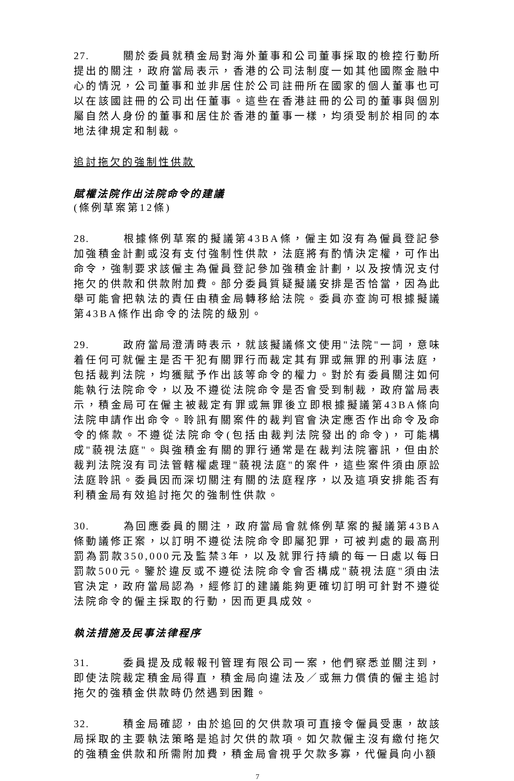27. 關於委員就積金局對海外董事和公司董事採取的檢控行動所提出的關注，政府當局表示，香港的公司法制度一如其他國際金融中心的情況，公司董事和並非居住於公司註冊所在國家的個人董事也可以在該國註冊的公司出任董事。這些在香港註冊的公司的董事與個別屬自然人身份的董事和居住於香港的董事一樣，均須受制於相同的本地法律規定和制裁。
追討拖欠的強制性供款
賦權法院作出法院命令的建議
(條例草案第12條)
28. 根據條例草案的擬議第43BA條，僱主如沒有為僱員登記參加強積金計劃或沒有支付強制性供款，法庭將有酌情決定權，可作出命令，強制要求該僱主為僱員登記參加強積金計劃，以及按情況支付拖欠的供款和供款附加費。部分委員質疑擬議安排是否恰當，因為此舉可能會把執法的責任由積金局轉移給法院。委員亦查詢可根據擬議第43BA條作出命令的法院的級別。
29. 政府當局澄清時表示，就該擬議條文使用"法院"一詞，意味着任何可就僱主是否干犯有關罪行而裁定其有罪或無罪的刑事法庭，包括裁判法院，均獲賦予作出該等命令的權力。對於有委員關注如何能執行法院命令，以及不遵從法院命令是否會受到制裁，政府當局表示，積金局可在僱主被裁定有罪或無罪後立即根據擬議第43BA條向法院申請作出命令。聆訊有關案件的裁判官會決定應否作出命令及命令的條款。不遵從法院命令(包括由裁判法院發出的命令)，可能構成"藐視法庭"。與強積金有關的罪行通常是在裁判法院審訊，但由於裁判法院沒有司法管轄權處理"藐視法庭"的案件，這些案件須由原訟法庭聆訊。委員因而深切關注有關的法庭程序，以及這項安排能否有利積金局有效追討拖欠的強制性供款。
30. 為回應委員的關注，政府當局會就條例草案的擬議第43BA條動議修正案，以訂明不遵從法院命令即屬犯罪，可被判處的最高刑罰為罰款350,000元及監禁3年，以及就罪行持續的每一日處以每日罰款500元。鑒於違反或不遵從法院命令會否構成"藐視法庭"須由法官決定，政府當局認為，經修訂的建議能夠更確切訂明可針對不遵從法院命令的僱主採取的行動，因而更具成效。
執法措施及民事法律程序
31. 委員提及成報報刊管理有限公司一案，他們察悉並關注到，即使法院裁定積金局得直，積金局向違法及／或無力償債的僱主追討拖欠的強積金供款時仍然遇到困難。
32. 積金局確認，由於追回的欠供款項可直接令僱員受惠，故該局採取的主要執法策略是追討欠供的款項。如欠款僱主沒有繳付拖欠的強積金供款和所需附加費，積金局會視乎欠款多寡，代僱員向小額
7